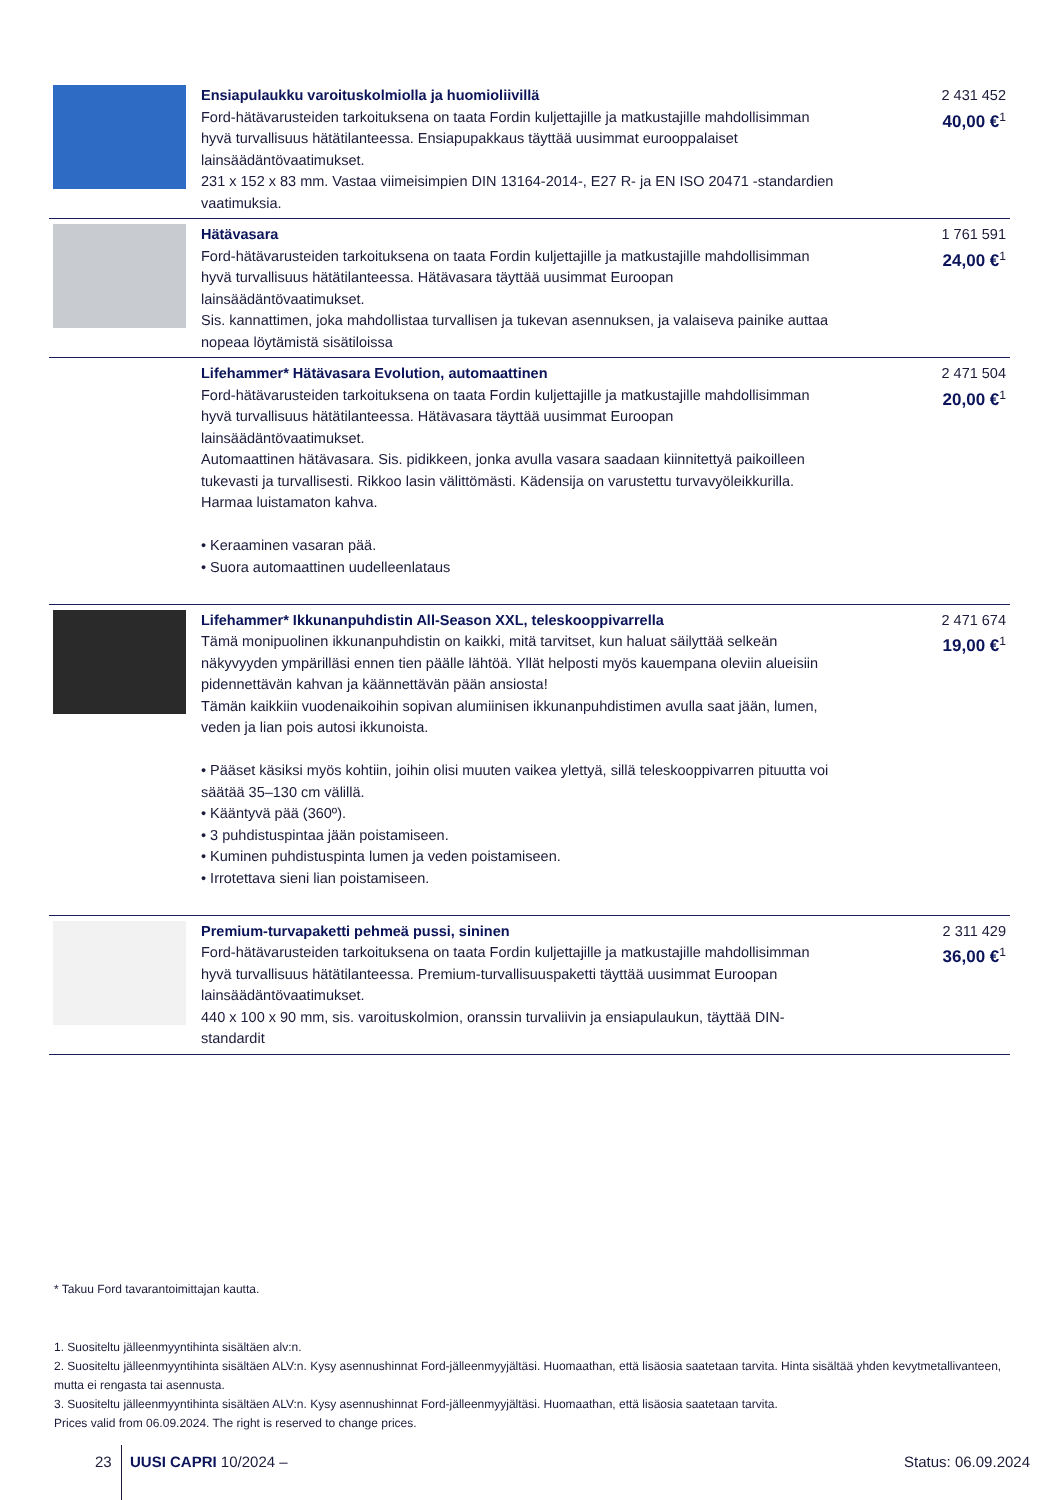| | Ensiapulaukku varoituskolmiolla ja huomioliivillä Ford-hätävarusteiden tarkoituksena on taata Fordin kuljettajille ja matkustajille mahdollisimman hyvä turvallisuus hätätilanteessa. Ensiapupakkaus täyttää uusimmat eurooppalaiset lainsäädäntövaatimukset. 231 x 152 x 83 mm. Vastaa viimeisimpien DIN 13164-2014-, E27 R- ja EN ISO 20471 -standardien vaatimuksia. | 2 431 452 40,00 €<sup>1</sup> |
| | Hätävasara Ford-hätävarusteiden tarkoituksena on taata Fordin kuljettajille ja matkustajille mahdollisimman hyvä turvallisuus hätätilanteessa. Hätävasara täyttää uusimmat Euroopan lainsäädäntövaatimukset. Sis. kannattimen, joka mahdollistaa turvallisen ja tukevan asennuksen, ja valaiseva painike auttaa nopeaa löytämistä sisätiloissa | 1 761 591 24,00 €<sup>1</sup> |
| | Lifehammer* Hätävasara Evolution, automaattinen Ford-hätävarusteiden tarkoituksena on taata Fordin kuljettajille ja matkustajille mahdollisimman hyvä turvallisuus hätätilanteessa. Hätävasara täyttää uusimmat Euroopan lainsäädäntövaatimukset. Automaattinen hätävasara. Sis. pidikkeen, jonka avulla vasara saadaan kiinnitettyä paikoilleen tukevasti ja turvallisesti. Rikkoo lasin välittömästi. Kädensija on varustettu turvavyöleikkurilla. Harmaa luistamaton kahva. • Keraaminen vasaran pää. • Suora automaattinen uudelleenlataus | 2 471 504 20,00 €<sup>1</sup> |
| | Lifehammer* Ikkunanpuhdistin All-Season XXL, teleskooppivarrella Tämä monipuolinen ikkunanpuhdistin on kaikki, mitä tarvitset, kun haluat säilyttää selkeän näkyvyyden ympärilläsi ennen tien päälle lähtöä. Yllät helposti myös kauempana oleviin alueisiin pidennettävän kahvan ja käännettävän pään ansiosta! Tämän kaikkiin vuodenaikoihin sopivan alumiinisen ikkunanpuhdistimen avulla saat jään, lumen, veden ja lian pois autosi ikkunoista. • Pääset käsiksi myös kohtiin, joihin olisi muuten vaikea ylettyä, sillä teleskooppivarren pituutta voi säätää 35–130 cm välillä. • Kääntyvä pää (360º). • 3 puhdistuspintaa jään poistamiseen. • Kuminen puhdistuspinta lumen ja veden poistamiseen. • Irrotettava sieni lian poistamiseen. | 2 471 674 19,00 €<sup>1</sup> |
| | Premium-turvapaketti pehmeä pussi, sininen Ford-hätävarusteiden tarkoituksena on taata Fordin kuljettajille ja matkustajille mahdollisimman hyvä turvallisuus hätätilanteessa. Premium-turvallisuuspaketti täyttää uusimmat Euroopan lainsäädäntövaatimukset. 440 x 100 x 90 mm, sis. varoituskolmion, oranssin turvaliivin ja ensiapulaukun, täyttää DIN-standardit | 2 311 429 36,00 €<sup>1</sup> |
* Takuu Ford tavarantoimittajan kautta.
1. Suositeltu jälleenmyyntihinta sisältäen alv:n.
2. Suositeltu jälleenmyyntihinta sisältäen ALV:n. Kysy asennushinnat Ford-jälleenmyyjältäsi. Huomaathan, että lisäosia saatetaan tarvita. Hinta sisältää yhden kevytmetallivanteen, mutta ei rengasta tai asennusta.
3. Suositeltu jälleenmyyntihinta sisältäen ALV:n. Kysy asennushinnat Ford-jälleenmyyjältäsi. Huomaathan, että lisäosia saatetaan tarvita.
Prices valid from 06.09.2024. The right is reserved to change prices.
23 UUSI CAPRI 10/2024 – Status: 06.09.2024